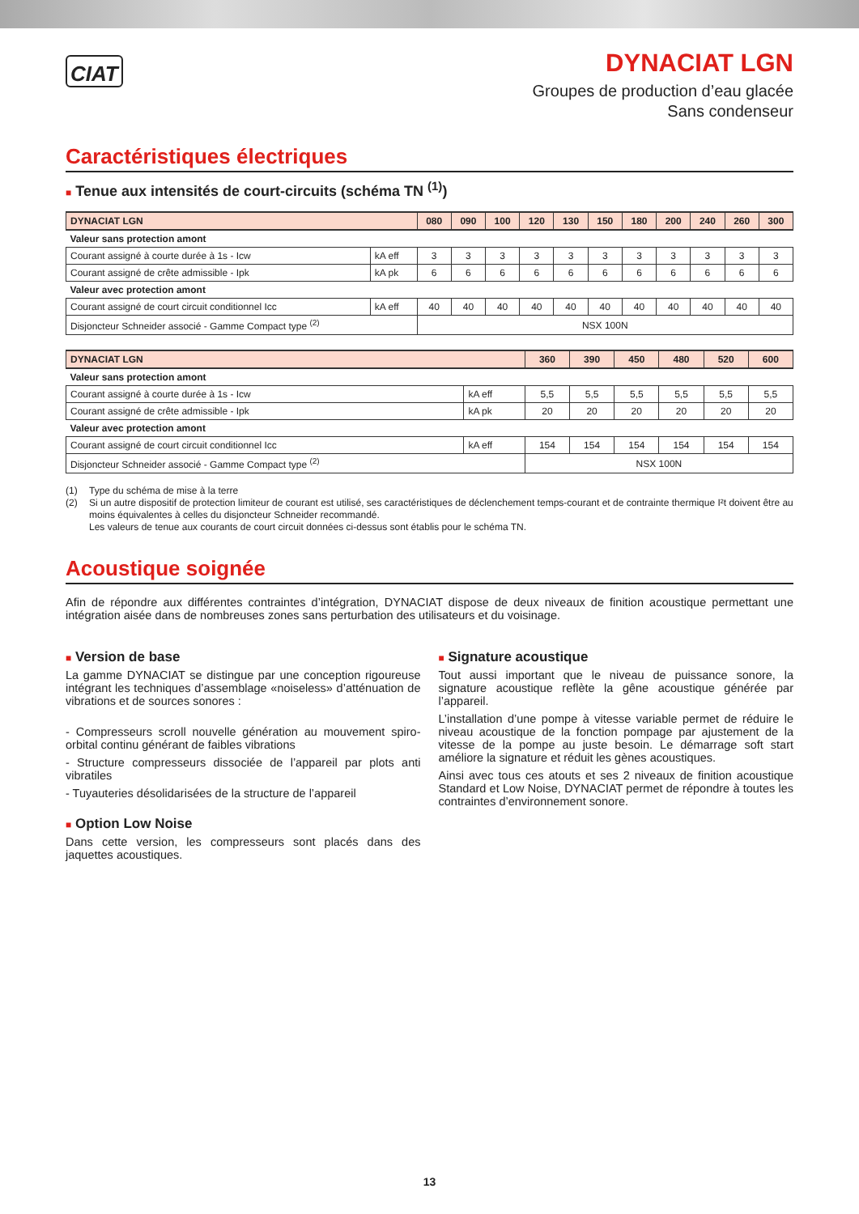CIAT
DYNACIAT LGN
Groupes de production d’eau glacée
Sans condenseur
Caractéristiques électriques
■ Tenue aux intensités de court-circuits (schéma TN <sup>(1)</sup>)
| DYNACIAT LGN | | 080 | 090 | 100 | 120 | 130 | 150 | 180 | 200 | 240 | 260 | 300 |
| --- | --- | --- | --- | --- | --- | --- | --- | --- | --- | --- | --- | --- |
| Valeur sans protection amont | | | | | | | | | | | | |
| Courant assigné à courte durée à 1s - Icw | kA eff | 3 | 3 | 3 | 3 | 3 | 3 | 3 | 3 | 3 | 3 | 3 |
| Courant assigné de crête admissible - Ipk | kA pk | 6 | 6 | 6 | 6 | 6 | 6 | 6 | 6 | 6 | 6 | 6 |
| Valeur avec protection amont | | | | | | | | | | | | |
| Courant assigné de court circuit conditionnel Icc | kA eff | 40 | 40 | 40 | 40 | 40 | 40 | 40 | 40 | 40 | 40 | 40 |
| Disjoncteur Schneider associé - Gamme Compact type <sup>(2)</sup> | | NSX 100N | | | | | | | | | | |
| DYNACIAT LGN | | 360 | 390 | 450 | 480 | 520 | 600 |
| --- | --- | --- | --- | --- | --- | --- | --- |
| Valeur sans protection amont | | | | | | | |
| Courant assigné à courte durée à 1s - Icw | kA eff | 5,5 | 5,5 | 5,5 | 5,5 | 5,5 | 5,5 |
| Courant assigné de crête admissible - Ipk | kA pk | 20 | 20 | 20 | 20 | 20 | 20 |
| Valeur avec protection amont | | | | | | | |
| Courant assigné de court circuit conditionnel Icc | kA eff | 154 | 154 | 154 | 154 | 154 | 154 |
| Disjoncteur Schneider associé - Gamme Compact type <sup>(2)</sup> | | NSX 100N | | | | | |
(1) Type du schéma de mise à la terre
(2) Si un autre dispositif de protection limiteur de courant est utilisé, ses caractéristiques de déclenchement temps-courant et de contrainte thermique I²t doivent être au moins équivalentes à celles du disjoncteur Schneider recommandé.
Les valeurs de tenue aux courants de court circuit données ci-dessus sont établis pour le schéma TN.
Acoustique soignée
Afin de répondre aux différentes contraintes d’intégration, DYNACIAT dispose de deux niveaux de finition acoustique permettant une intégration aisée dans de nombreuses zones sans perturbation des utilisateurs et du voisinage.
■ Version de base
La gamme DYNACIAT se distingue par une conception rigoureuse intégrant les techniques d’assemblage «noiseless» d’atténuation de vibrations et de sources sonores :
- Compresseurs scroll nouvelle génération au mouvement spiro-orbital continu générant de faibles vibrations
- Structure compresseurs dissociée de l’appareil par plots anti vibratiles
- Tuyauteries désolidarisées de la structure de l’appareil
■ Option Low Noise
Dans cette version, les compresseurs sont placés dans des jaquettes acoustiques.
■ Signature acoustique
Tout aussi important que le niveau de puissance sonore, la signature acoustique reflète la gêne acoustique générée par l’appareil.
L’installation d’une pompe à vitesse variable permet de réduire le niveau acoustique de la fonction pompage par ajustement de la vitesse de la pompe au juste besoin. Le démarrage soft start améliore la signature et réduit les gènes acoustiques.
Ainsi avec tous ces atouts et ses 2 niveaux de finition acoustique Standard et Low Noise, DYNACIAT permet de répondre à toutes les contraintes d’environnement sonore.
13